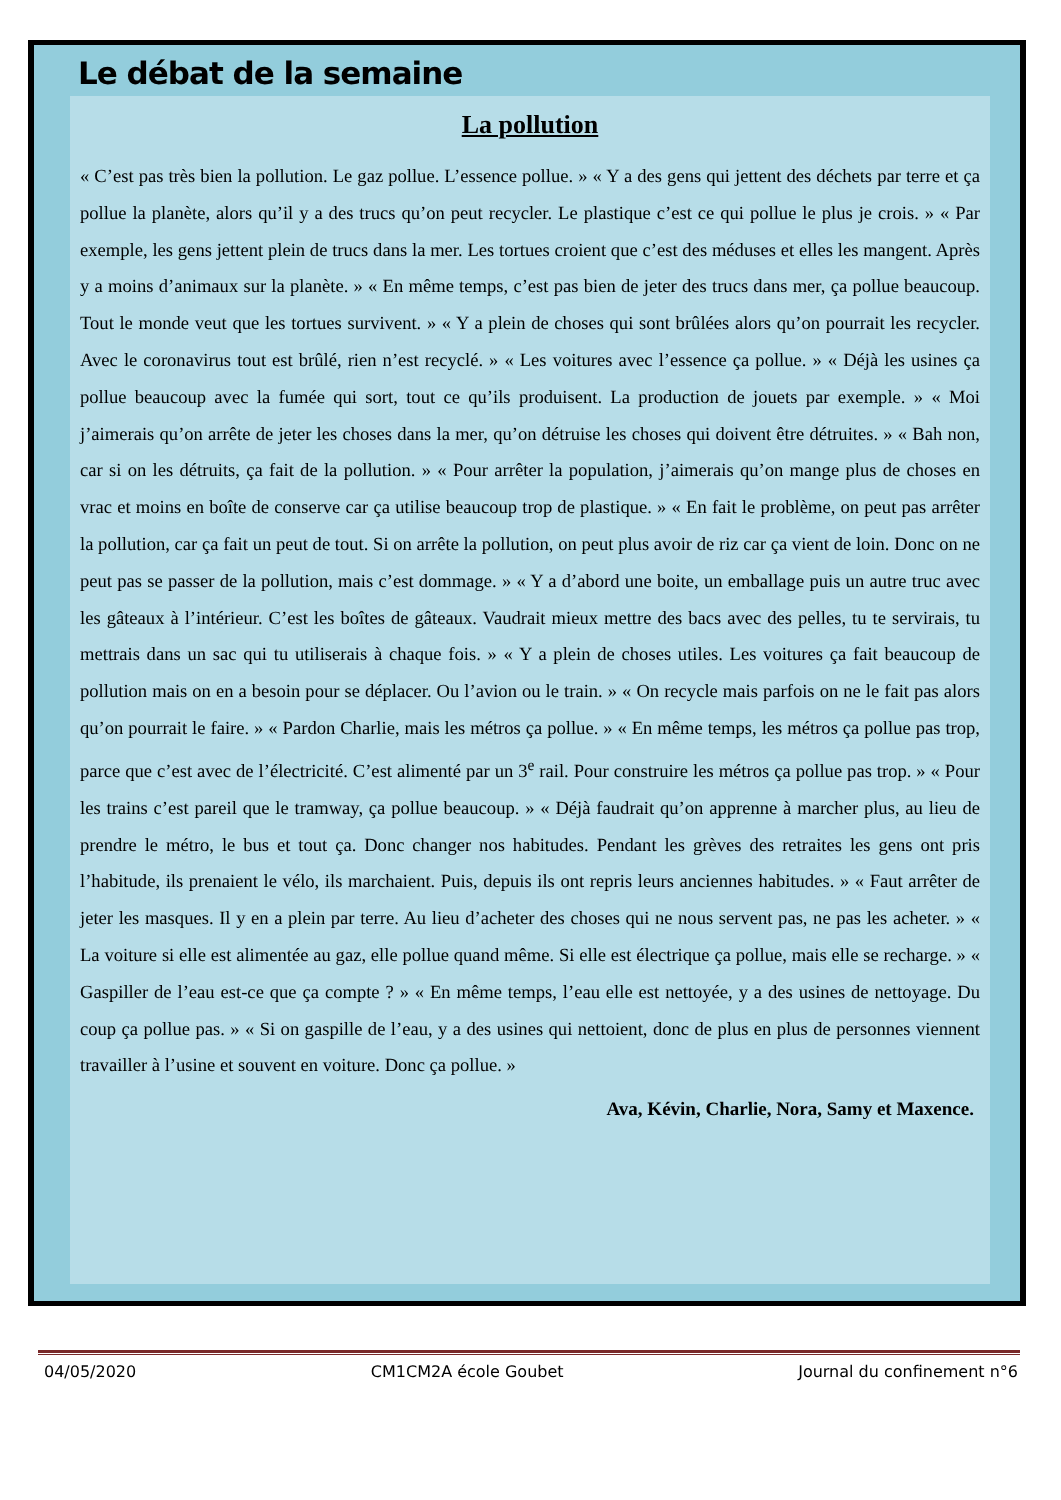Le débat de la semaine
La pollution
« C’est pas très bien la pollution. Le gaz pollue. L’essence pollue. » « Y a des gens qui jettent des déchets par terre et ça pollue la planète, alors qu’il y a des trucs qu’on peut recycler. Le plastique c’est ce qui pollue le plus je crois. » « Par exemple, les gens jettent plein de trucs dans la mer. Les tortues croient que c’est des méduses et elles les mangent. Après y a moins d’animaux sur la planète. » « En même temps, c’est pas bien de jeter des trucs dans mer, ça pollue beaucoup. Tout le monde veut que les tortues survivent. » « Y a plein de choses qui sont brûlées alors qu’on pourrait les recycler. Avec le coronavirus tout est brûlé, rien n’est recyclé. » « Les voitures avec l’essence ça pollue. » « Déjà les usines ça pollue beaucoup avec la fumée qui sort, tout ce qu’ils produisent. La production de jouets par exemple. » « Moi j’aimerais qu’on arrête de jeter les choses dans la mer, qu’on détruise les choses qui doivent être détruites. » « Bah non, car si on les détruits, ça fait de la pollution. » « Pour arrêter la population, j’aimerais qu’on mange plus de choses en vrac et moins en boîte de conserve car ça utilise beaucoup trop de plastique. » « En fait le problème, on peut pas arrêter la pollution, car ça fait un peut de tout. Si on arrête la pollution, on peut plus avoir de riz car ça vient de loin. Donc on ne peut pas se passer de la pollution, mais c’est dommage. » « Y a d’abord une boite, un emballage puis un autre truc avec les gâteaux à l’intérieur. C’est les boîtes de gâteaux. Vaudrait mieux mettre des bacs avec des pelles, tu te servirais, tu mettrais dans un sac qui tu utiliserais à chaque fois. » « Y a plein de choses utiles. Les voitures ça fait beaucoup de pollution mais on en a besoin pour se déplacer. Ou l’avion ou le train. » « On recycle mais parfois on ne le fait pas alors qu’on pourrait le faire. » « Pardon Charlie, mais les métros ça pollue. » « En même temps, les métros ça pollue pas trop, parce que c’est avec de l’électricité. C’est alimenté par un 3<sup>e</sup> rail. Pour construire les métros ça pollue pas trop. » « Pour les trains c’est pareil que le tramway, ça pollue beaucoup. » « Déjà faudrait qu’on apprenne à marcher plus, au lieu de prendre le métro, le bus et tout ça. Donc changer nos habitudes. Pendant les grèves des retraites les gens ont pris l’habitude, ils prenaient le vélo, ils marchaient. Puis, depuis ils ont repris leurs anciennes habitudes. » « Faut arrêter de jeter les masques. Il y en a plein par terre. Au lieu d’acheter des choses qui ne nous servent pas, ne pas les acheter. » « La voiture si elle est alimentée au gaz, elle pollue quand même. Si elle est électrique ça pollue, mais elle se recharge. » « Gaspiller de l’eau est-ce que ça compte ? » « En même temps, l’eau elle est nettoyée, y a des usines de nettoyage. Du coup ça pollue pas. » « Si on gaspille de l’eau, y a des usines qui nettoient, donc de plus en plus de personnes viennent travailler à l’usine et souvent en voiture. Donc ça pollue. »
Ava, Kévin, Charlie, Nora, Samy et Maxence.
04/05/2020 CM1CM2A école Goubet Journal du confinement n°6